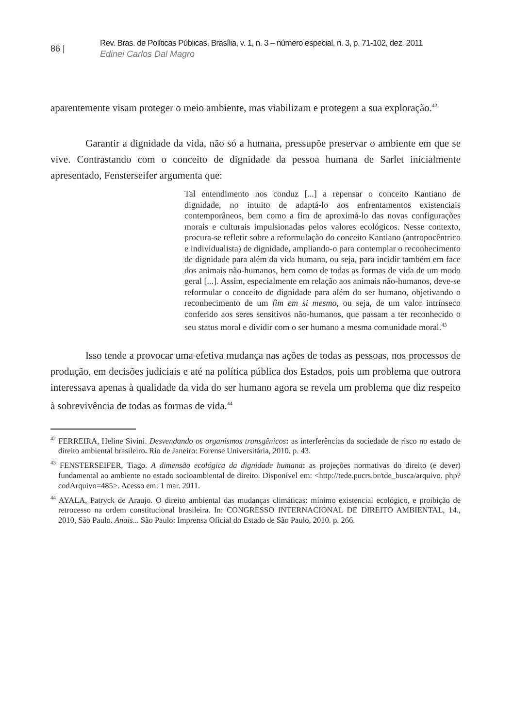86 |
Rev. Bras. de Políticas Públicas, Brasília, v. 1, n. 3 – número especial, n. 3, p. 71-102, dez. 2011
Edinei Carlos Dal Magro
aparentemente visam proteger o meio ambiente, mas viabilizam e protegem a sua exploração.<sup>42</sup>
Garantir a dignidade da vida, não só a humana, pressupõe preservar o ambiente em que se vive. Contrastando com o conceito de dignidade da pessoa humana de Sarlet inicialmente apresentado, Fensterseifer argumenta que:
Tal entendimento nos conduz [...] a repensar o conceito Kantiano de dignidade, no intuito de adaptá-lo aos enfrentamentos existenciais contemporâneos, bem como a fim de aproximá-lo das novas configurações morais e culturais impulsionadas pelos valores ecológicos. Nesse contexto, procura-se refletir sobre a reformulação do conceito Kantiano (antropocêntrico e individualista) de dignidade, ampliando-o para contemplar o reconhecimento de dignidade para além da vida humana, ou seja, para incidir também em face dos animais não-humanos, bem como de todas as formas de vida de um modo geral [...]. Assim, especialmente em relação aos animais não-humanos, deve-se reformular o conceito de dignidade para além do ser humano, objetivando o reconhecimento de um fim em si mesmo, ou seja, de um valor intrínseco conferido aos seres sensitivos não-humanos, que passam a ter reconhecido o seu status moral e dividir com o ser humano a mesma comunidade moral.<sup>43</sup>
Isso tende a provocar uma efetiva mudança nas ações de todas as pessoas, nos processos de produção, em decisões judiciais e até na política pública dos Estados, pois um problema que outrora interessava apenas à qualidade da vida do ser humano agora se revela um problema que diz respeito à sobrevivência de todas as formas de vida.<sup>44</sup>
<sup>42</sup> FERREIRA, Heline Sivini. Desvendando os organismos transgênicos: as interferências da sociedade de risco no estado de direito ambiental brasileiro. Rio de Janeiro: Forense Universitária, 2010. p. 43.
<sup>43</sup> FENSTERSEIFER, Tiago. A dimensão ecológica da dignidade humana: as projeções normativas do direito (e dever) fundamental ao ambiente no estado socioambiental de direito. Disponível em: <http://tede.pucrs.br/tde_busca/arquivo. php?codArquivo=485>. Acesso em: 1 mar. 2011.
<sup>44</sup> AYALA, Patryck de Araujo. O direito ambiental das mudanças climáticas: mínimo existencial ecológico, e proibição de retrocesso na ordem constitucional brasileira. In: CONGRESSO INTERNACIONAL DE DIREITO AMBIENTAL, 14., 2010, São Paulo. Anais... São Paulo: Imprensa Oficial do Estado de São Paulo, 2010. p. 266.